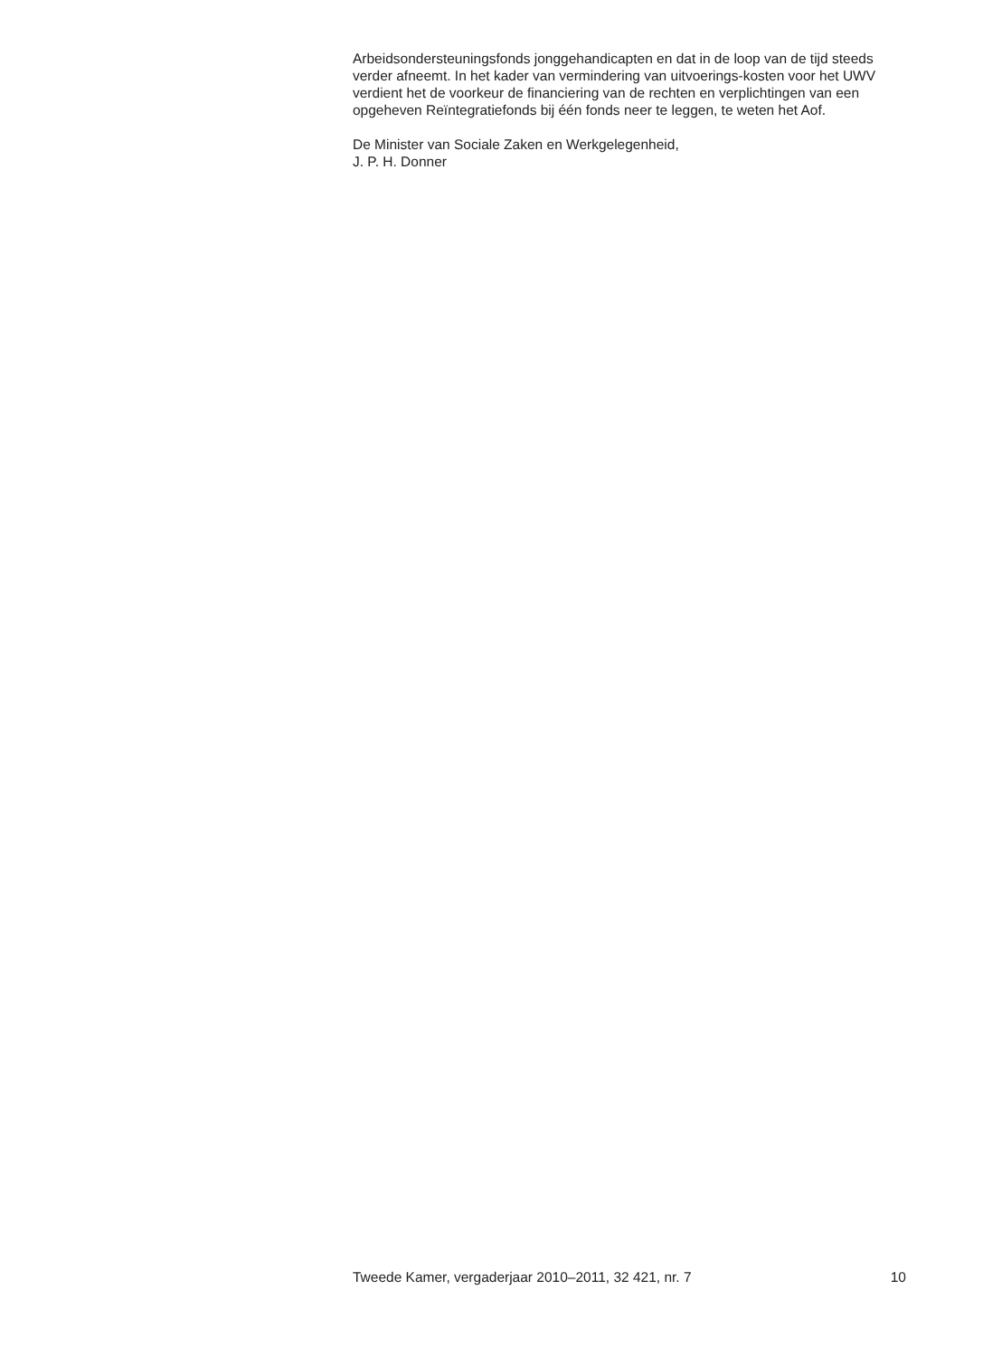Arbeidsondersteuningsfonds jonggehandicapten en dat in de loop van de tijd steeds verder afneemt. In het kader van vermindering van uitvoerings-kosten voor het UWV verdient het de voorkeur de financiering van de rechten en verplichtingen van een opgeheven Reïntegratiefonds bij één fonds neer te leggen, te weten het Aof.
De Minister van Sociale Zaken en Werkgelegenheid,
J. P. H. Donner
Tweede Kamer, vergaderjaar 2010–2011, 32 421, nr. 7 10